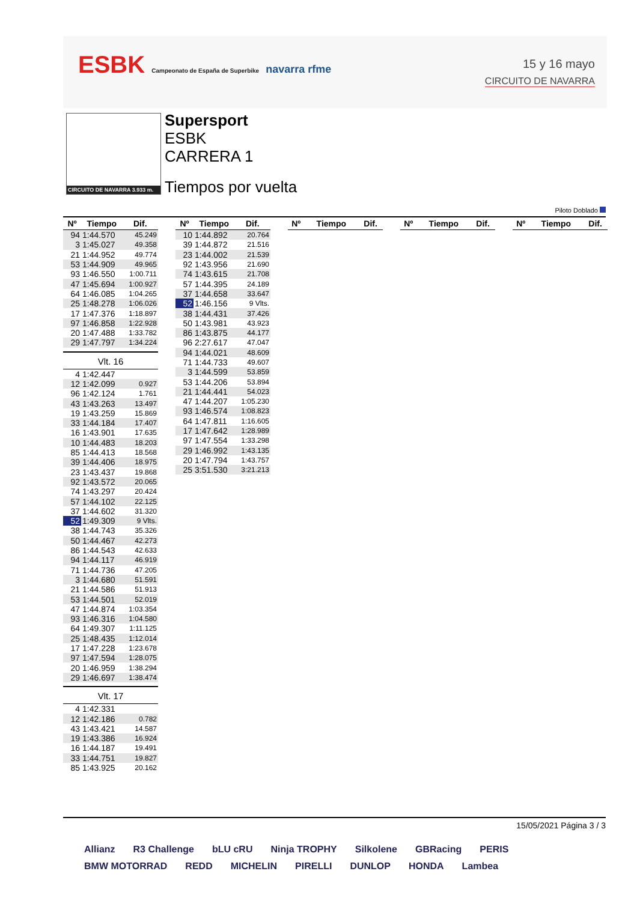ESBK Campeonato de España de Superbike navarra rfme
15 y 16 mayo
CIRCUITO DE NAVARRA
CIRCUITO DE NAVARRA 3.933 m.
Supersport
ESBK
CARRERA 1
Tiempos por vuelta
Piloto Doblado
| Nº | Tiempo | Dif. |
| --- | --- | --- |
| 94 | 1:44.570 | 45.249 |
| 3 | 1:45.027 | 49.358 |
| 21 | 1:44.952 | 49.774 |
| 53 | 1:44.909 | 49.965 |
| 93 | 1:46.550 | 1:00.711 |
| 47 | 1:45.694 | 1:00.927 |
| 64 | 1:46.085 | 1:04.265 |
| 25 | 1:48.278 | 1:06.026 |
| 17 | 1:47.376 | 1:18.897 |
| 97 | 1:46.858 | 1:22.928 |
| 20 | 1:47.488 | 1:33.782 |
| 29 | 1:47.797 | 1:34.224 |
Vlt. 16
| 4 | 1:42.447 | |
| 12 | 1:42.099 | 0.927 |
| 96 | 1:42.124 | 1.761 |
| 43 | 1:43.263 | 13.497 |
| 19 | 1:43.259 | 15.869 |
| 33 | 1:44.184 | 17.407 |
| 16 | 1:43.901 | 17.635 |
| 10 | 1:44.483 | 18.203 |
| 85 | 1:44.413 | 18.568 |
| 39 | 1:44.406 | 18.975 |
| 23 | 1:43.437 | 19.868 |
| 92 | 1:43.572 | 20.065 |
| 74 | 1:43.297 | 20.424 |
| 57 | 1:44.102 | 22.125 |
| 37 | 1:44.602 | 31.320 |
| 52 | 1:49.309 | 9 Vlts. |
| 38 | 1:44.743 | 35.326 |
| 50 | 1:44.467 | 42.273 |
| 86 | 1:44.543 | 42.633 |
| 94 | 1:44.117 | 46.919 |
| 71 | 1:44.736 | 47.205 |
| 3 | 1:44.680 | 51.591 |
| 21 | 1:44.586 | 51.913 |
| 53 | 1:44.501 | 52.019 |
| 47 | 1:44.874 | 1:03.354 |
| 93 | 1:46.316 | 1:04.580 |
| 64 | 1:49.307 | 1:11.125 |
| 25 | 1:48.435 | 1:12.014 |
| 17 | 1:47.228 | 1:23.678 |
| 97 | 1:47.594 | 1:28.075 |
| 20 | 1:46.959 | 1:38.294 |
| 29 | 1:46.697 | 1:38.474 |
Vlt. 17
| 4 | 1:42.331 | |
| 12 | 1:42.186 | 0.782 |
| 43 | 1:43.421 | 14.587 |
| 19 | 1:43.386 | 16.924 |
| 16 | 1:44.187 | 19.491 |
| 33 | 1:44.751 | 19.827 |
| 85 | 1:43.925 | 20.162 |
| Nº | Tiempo | Dif. |
| --- | --- | --- |
| 10 | 1:44.892 | 20.764 |
| 39 | 1:44.872 | 21.516 |
| 23 | 1:44.002 | 21.539 |
| 92 | 1:43.956 | 21.690 |
| 74 | 1:43.615 | 21.708 |
| 57 | 1:44.395 | 24.189 |
| 37 | 1:44.658 | 33.647 |
| 52 | 1:46.156 | 9 Vlts. |
| 38 | 1:44.431 | 37.426 |
| 50 | 1:43.981 | 43.923 |
| 86 | 1:43.875 | 44.177 |
| 96 | 2:27.617 | 47.047 |
| 94 | 1:44.021 | 48.609 |
| 71 | 1:44.733 | 49.607 |
| 3 | 1:44.599 | 53.859 |
| 53 | 1:44.206 | 53.894 |
| 21 | 1:44.441 | 54.023 |
| 47 | 1:44.207 | 1:05.230 |
| 93 | 1:46.574 | 1:08.823 |
| 64 | 1:47.811 | 1:16.605 |
| 17 | 1:47.642 | 1:28.989 |
| 97 | 1:47.554 | 1:33.298 |
| 29 | 1:46.992 | 1:43.135 |
| 20 | 1:47.794 | 1:43.757 |
| 25 | 3:51.530 | 3:21.213 |
| Nº | Tiempo | Dif. |
| --- | --- | --- |
| Nº | Tiempo | Dif. |
| --- | --- | --- |
| Nº | Tiempo | Dif. |
| --- | --- | --- |
15/05/2021 Página 3 / 3
Allianz R3 Challenge bLU cRU Ninja TROPHY Silkolene GBRacing PERIS BMW MOTORRAD REDD MICHELIN PIRELLI DUNLOP HONDA Lambea